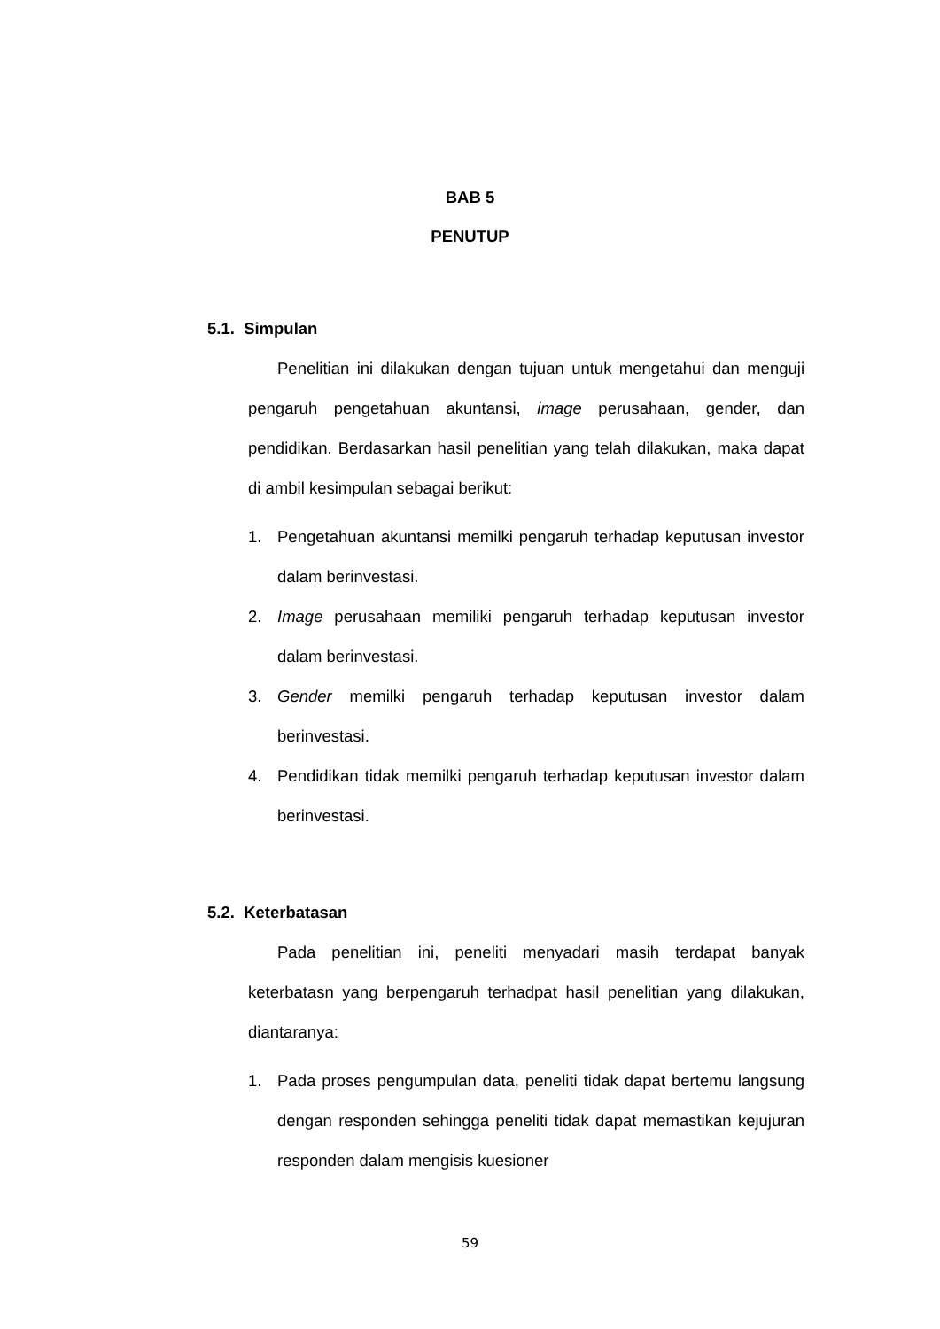BAB 5
PENUTUP
5.1. Simpulan
Penelitian ini dilakukan dengan tujuan untuk mengetahui dan menguji pengaruh pengetahuan akuntansi, image perusahaan, gender, dan pendidikan. Berdasarkan hasil penelitian yang telah dilakukan, maka dapat di ambil kesimpulan sebagai berikut:
1. Pengetahuan akuntansi memilki pengaruh terhadap keputusan investor dalam berinvestasi.
2. Image perusahaan memiliki pengaruh terhadap keputusan investor dalam berinvestasi.
3. Gender memilki pengaruh terhadap keputusan investor dalam berinvestasi.
4. Pendidikan tidak memilki pengaruh terhadap keputusan investor dalam berinvestasi.
5.2. Keterbatasan
Pada penelitian ini, peneliti menyadari masih terdapat banyak keterbatasn yang berpengaruh terhadpat hasil penelitian yang dilakukan, diantaranya:
1. Pada proses pengumpulan data, peneliti tidak dapat bertemu langsung dengan responden sehingga peneliti tidak dapat memastikan kejujuran responden dalam mengisis kuesioner
59